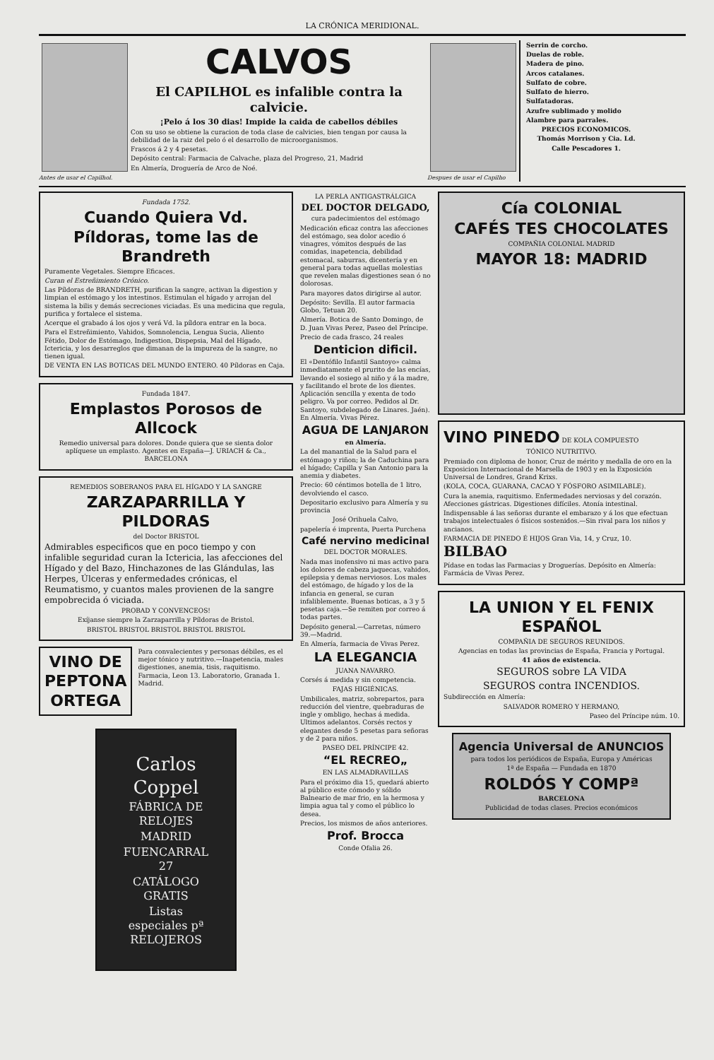LA CRÓNICA MERIDIONAL.
Antes de usar el Capilhol.
CALVOS
El CAPILHOL es infalible contra la calvicie.
¡Pelo á los 30 dias! Impide la caida de cabellos débiles
Con su uso se obtiene la curacion de toda clase de calvicies, bien tengan por causa la debilidad de la raiz del pelo ó el desarrollo de microorganismos.
Frascos á 2 y 4 pesetas.
Depósito central: Farmacia de Calvache, plaza del Progreso, 21, Madrid
En Almería, Droguería de Arco de Noé.
Despues de usar el Capilho Serrin de corcho.
Duelas de roble.
Madera de pino.
Arcos catalanes.
Sulfato de cobre.
Sulfato de hierro.
Sulfatadoras.
Azufre sublimado y molido
Alambre para parrales.
PRECIOS ECONOMICOS.
Thomás Morrison y Cia. Ld.
Calle Pescadores 1.
Fundada 1752.
Cuando Quiera Vd. Píldoras, tome las de Brandreth
Puramente Vegetales. Siempre Eficaces.
Curan el Estreñimiento Crónico.
Las Píldoras de BRANDRETH, purifican la sangre, activan la digestion y limpian el estómago y los intestinos. Estimulan el hígado y arrojan del sistema la bilis y demás secreciones viciadas. Es una medicina que regula, purifica y fortalece el sistema.
Acerque el grabado á los ojos y verá Vd. la píldora entrar en la boca.
Para el Estreñimiento, Vahidos, Somnolencia, Lengua Sucia, Aliento Fétido, Dolor de Estómago, Indigestion, Dispepsia, Mal del Hígado, Ictericia, y los desarreglos que dimanan de la impureza de la sangre, no tienen igual.
DE VENTA EN LAS BOTICAS DEL MUNDO ENTERO. 40 Píldoras en Caja.
Fundada 1847.
Emplastos Porosos de Allcock
Remedio universal para dolores. Donde quiera que se sienta dolor aplíquese un emplasto. Agentes en España—J. URIACH & Ca., BARCELONA
REMEDIOS SOBERANOS PARA EL HÍGADO Y LA SANGRE
ZARZAPARRILLA Y PILDORAS
del Doctor BRISTOL
Admirables especificos que en poco tiempo y con infalible seguridad curan la Ictericia, las afecciones del Hígado y del Bazo, Hinchazones de las Glándulas, las Herpes, Úlceras y enfermedades crónicas, el Reumatismo, y cuantos males provienen de la sangre empobrecida ó viciada.
PROBAD Y CONVENCEOS!
Exíjanse siempre la Zarzaparrilla y Píldoras de Bristol.
BRISTOL BRISTOL BRISTOL BRISTOL BRISTOL
VINO DE PEPTONA ORTEGA
Para convalecientes y personas débiles, es el mejor tónico y nutritivo.—Inapetencia, males digestiones, anemia, tisis, raquitismo. Farmacia, Leon 13. Laboratorio, Granada 1. Madrid.
Carlos Coppel
FÁBRICA DE RELOJES
MADRID
FUENCARRAL 27
CATÁLOGO GRATIS
Listas especiales pª RELOJEROS
LA PERLA ANTIGASTRÁLGICA
DEL DOCTOR DELGADO,
cura padecimientos del estómago
Medicación eficaz contra las afecciones del estómago, sea dolor acedio ó vinagres, vómitos después de las comidas, inapetencia, debilidad estomacal, saburras, dicentería y en general para todas aquellas molestias que revelen malas digestiones sean ó no dolorosas.
Para mayores datos dirigirse al autor.
Depósito: Sevilla. El autor farmacia Globo, Tetuan 20.
Almería. Botica de Santo Domingo, de D. Juan Vivas Perez, Paseo del Príncipe.
Precio de cada frasco, 24 reales
Denticion dificil.
El «Dentófilo Infantil Santoyo» calma inmediatamente el prurito de las encías, llevando el sosiego al niño y á la madre, y facilitando el brote de los dientes. Aplicación sencilla y exenta de todo peligro. Va por correo. Pedidos al Dr. Santoyo, subdelegado de Linares. Jaén). En Almería. Vivas Pérez.
AGUA DE LANJARON
en Almería.
La del manantial de la Salud para el estómago y riñon; la de Caduchina para el hígado; Capilla y San Antonio para la anemia y diabetes.
Precio: 60 céntimos botella de 1 litro, devolviendo el casco.
Depositario exclusivo para Almería y su provincia
José Orihuela Calvo,
papelería é imprenta, Puerta Purchena
Café nervino medicinal
DEL DOCTOR MORALES.
Nada mas inofensivo ni mas activo para los dolores de cabeza jaquecas, vahidos, epilepsia y demas nerviosos. Los males del estómago, de hígado y los de la infancia en general, se curan infaliblemente. Buenas boticas, a 3 y 5 pesetas caja.—Se remiten por correo á todas partes.
Depósito general.—Carretas, número 39.—Madrid.
En Almería, farmacia de Vivas Perez.
LA ELEGANCIA
JUANA NAVARRO.
Corsés á medida y sin competencia.
FAJAS HIGIÉNICAS.
Umbilicales, matriz, sobrepartos, para reducción del vientre, quebraduras de ingle y ombligo, hechas á medida. Ultimos adelantos. Corsés rectos y elegantes desde 5 pesetas para señoras y de 2 para niños.
PASEO DEL PRÍNCIPE 42.
“EL RECREO„
EN LAS ALMADRAVILLAS
Para el próximo dia 15, quedará abierto al público este cómodo y sólido Balneario de mar frio, en la hermosa y limpia agua tal y como el público lo desea.
Precios, los mismos de años anteriores.
Prof. Brocca
Conde Ofalia 26.
Cía COLONIAL
CAFÉS TES CHOCOLATES
COMPAÑIA COLONIAL MADRID
MAYOR 18: MADRID
VINO PINEDO DE KOLA COMPUESTO
TÓNICO NUTRITIVO.
Premiado con diploma de honor, Cruz de mérito y medalla de oro en la Exposicion Internacional de Marsella de 1903 y en la Exposición Universal de Londres, Grand Krixs.
(KOLA, COCA, GUARANA, CACAO Y FÓSFORO ASIMILABLE).
Cura la anemia, raquitismo. Enfermedades nerviosas y del corazón. Afecciones gástricas. Digestiones difíciles. Atonía intestinal.
Indispensable á las señoras durante el embarazo y á los que efectuan trabajos intelectuales ó físicos sostenidos.—Sin rival para los niños y ancianos.
FARMACIA DE PINEDO É HIJOS Gran Via, 14, y Cruz, 10. BILBAO
Pídase en todas las Farmacias y Droguerías. Depósito en Almería: Farmácia de Vivas Perez.
LA UNION Y EL FENIX ESPAÑOL
COMPAÑIA DE SEGUROS REUNIDOS.
Agencias en todas las provincias de España, Francia y Portugal.
41 años de existencia.
SEGUROS sobre LA VIDA
SEGUROS contra INCENDIOS.
Subdirección en Almería:
SALVADOR ROMERO Y HERMANO,
Paseo del Príncipe núm. 10.
Agencia Universal de ANUNCIOS
para todos los periódicos de España, Europa y Américas
1ª de España — Fundada en 1870
ROLDÓS Y COMPª
BARCELONA
Publicidad de todas clases. Precios económicos